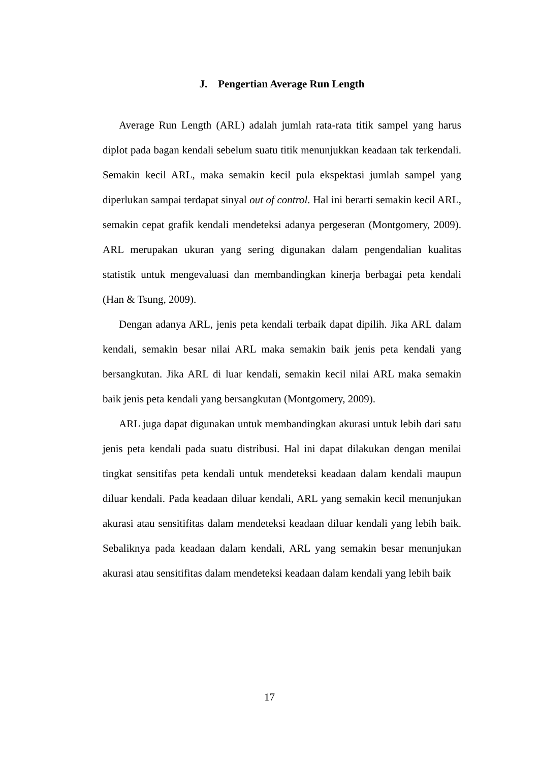J. Pengertian Average Run Length
Average Run Length (ARL) adalah jumlah rata-rata titik sampel yang harus diplot pada bagan kendali sebelum suatu titik menunjukkan keadaan tak terkendali. Semakin kecil ARL, maka semakin kecil pula ekspektasi jumlah sampel yang diperlukan sampai terdapat sinyal out of control. Hal ini berarti semakin kecil ARL, semakin cepat grafik kendali mendeteksi adanya pergeseran (Montgomery, 2009). ARL merupakan ukuran yang sering digunakan dalam pengendalian kualitas statistik untuk mengevaluasi dan membandingkan kinerja berbagai peta kendali (Han & Tsung, 2009).
Dengan adanya ARL, jenis peta kendali terbaik dapat dipilih. Jika ARL dalam kendali, semakin besar nilai ARL maka semakin baik jenis peta kendali yang bersangkutan. Jika ARL di luar kendali, semakin kecil nilai ARL maka semakin baik jenis peta kendali yang bersangkutan (Montgomery, 2009).
ARL juga dapat digunakan untuk membandingkan akurasi untuk lebih dari satu jenis peta kendali pada suatu distribusi. Hal ini dapat dilakukan dengan menilai tingkat sensitifas peta kendali untuk mendeteksi keadaan dalam kendali maupun diluar kendali. Pada keadaan diluar kendali, ARL yang semakin kecil menunjukan akurasi atau sensitifitas dalam mendeteksi keadaan diluar kendali yang lebih baik. Sebaliknya pada keadaan dalam kendali, ARL yang semakin besar menunjukan akurasi atau sensitifitas dalam mendeteksi keadaan dalam kendali yang lebih baik
17